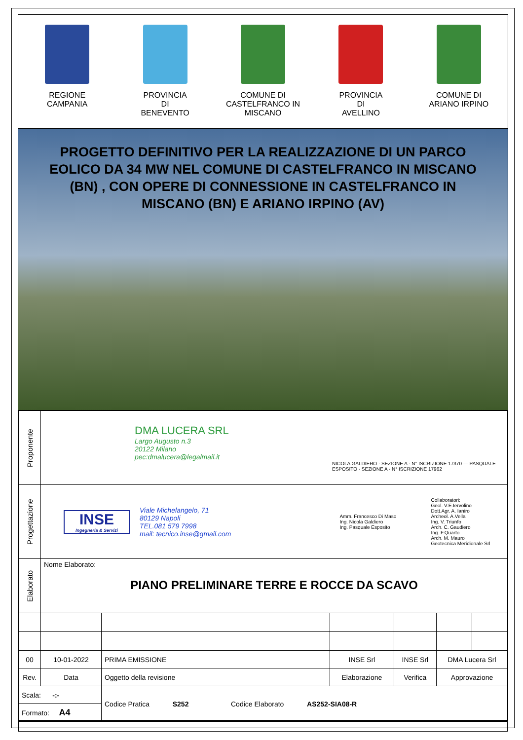REGIONE
CAMPANIA
PROVINCIA
DI
BENEVENTO
COMUNE DI
CASTELFRANCO IN
MISCANO
PROVINCIA
DI
AVELLINO
COMUNE DI
ARIANO IRPINO
PROGETTO DEFINITIVO PER LA REALIZZAZIONE DI UN PARCO EOLICO DA 34 MW NEL COMUNE DI CASTELFRANCO IN MISCANO (BN) , CON OPERE DI CONNESSIONE IN CASTELFRANCO IN MISCANO (BN) E ARIANO IRPINO (AV)
| Proponente | DMA LUCERA SRL Largo Augusto n.3 20122 Milano pec:dmalucera@legalmail.it NICOLA GALDIERO · SEZIONE A · N° ISCRIZIONE 17370 — PASQUALE ESPOSITO · SEZIONE A · N° ISCRIZIONE 17962 | | | | | |
| Progettazione | INSE Ingegneria & Servizi Viale Michelangelo, 71 80129 Napoli TEL.081 579 7998 mail: tecnico.inse@gmail.com Amm. Francesco Di Maso Ing. Nicola Galdiero Ing. Pasquale Esposito Collaboratori: Geol. V.E.Iervolino Dott.Agr. A. Ianiro Archeol. A.Vella Ing. V. Triunfo Arch. C. Gaudiero Ing. F.Quarto Arch. M. Mauro Geotecnica Meridionale Srl | | | | | |
| Elaborato | Nome Elaborato: PIANO PRELIMINARE TERRE E ROCCE DA SCAVO | | | | | |
| 00 | 10-01-2022 | PRIMA EMISSIONE | INSE Srl | INSE Srl | DMA Lucera Srl | |
| Rev. | Data | Oggetto della revisione | Elaborazione | Verifica | Approvazione | |
| Scala: -:- | | Codice Pratica S252 Codice Elaborato AS252-SIA08-R | | | | |
| Formato: A4 | | | | | | |